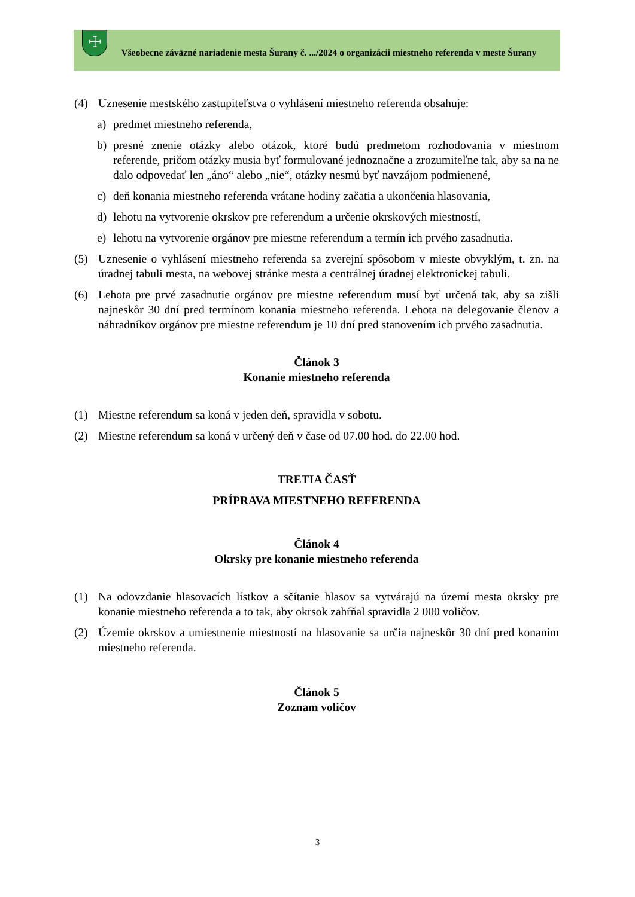☩
Všeobecne záväzné nariadenie mesta Šurany č. .../2024 o organizácii miestneho referenda v meste Šurany
(4) Uznesenie mestského zastupiteľstva o vyhlásení miestneho referenda obsahuje:
a) predmet miestneho referenda,
b) presné znenie otázky alebo otázok, ktoré budú predmetom rozhodovania v miestnom referende, pričom otázky musia byť formulované jednoznačne a zrozumiteľne tak, aby sa na ne dalo odpovedať len „áno“ alebo „nie“, otázky nesmú byť navzájom podmienené,
c) deň konania miestneho referenda vrátane hodiny začatia a ukončenia hlasovania,
d) lehotu na vytvorenie okrskov pre referendum a určenie okrskových miestností,
e) lehotu na vytvorenie orgánov pre miestne referendum a termín ich prvého zasadnutia.
(5) Uznesenie o vyhlásení miestneho referenda sa zverejní spôsobom v mieste obvyklým, t. zn. na úradnej tabuli mesta, na webovej stránke mesta a centrálnej úradnej elektronickej tabuli.
(6) Lehota pre prvé zasadnutie orgánov pre miestne referendum musí byť určená tak, aby sa zišli najneskôr 30 dní pred termínom konania miestneho referenda. Lehota na delegovanie členov a náhradníkov orgánov pre miestne referendum je 10 dní pred stanovením ich prvého zasadnutia.
Článok 3
Konanie miestneho referenda
(1) Miestne referendum sa koná v jeden deň, spravidla v sobotu.
(2) Miestne referendum sa koná v určený deň v čase od 07.00 hod. do 22.00 hod.
TRETIA ČASŤ
PRÍPRAVA MIESTNEHO REFERENDA
Článok 4
Okrsky pre konanie miestneho referenda
(1) Na odovzdanie hlasovacích lístkov a sčítanie hlasov sa vytvárajú na území mesta okrsky pre konanie miestneho referenda a to tak, aby okrsok zahŕňal spravidla 2 000 voličov.
(2) Územie okrskov a umiestnenie miestností na hlasovanie sa určia najneskôr 30 dní pred konaním miestneho referenda.
Článok 5
Zoznam voličov
3